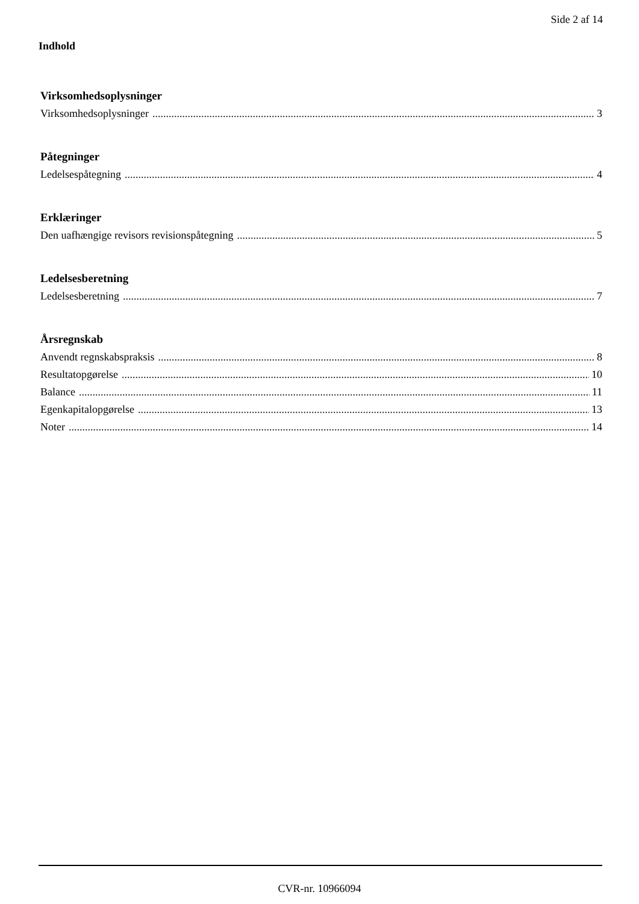Side 2 af 14
Indhold
Virksomhedsoplysninger
Virksomhedsoplysninger 3
Påtegninger
Ledelsespåtegning 4
Erklæringer
Den uafhængige revisors revisionspåtegning 5
Ledelsesberetning
Ledelsesberetning 7
Årsregnskab
Anvendt regnskabspraksis 8
Resultatopgørelse 10
Balance 11
Egenkapitalopgørelse 13
Noter 14
CVR-nr. 10966094